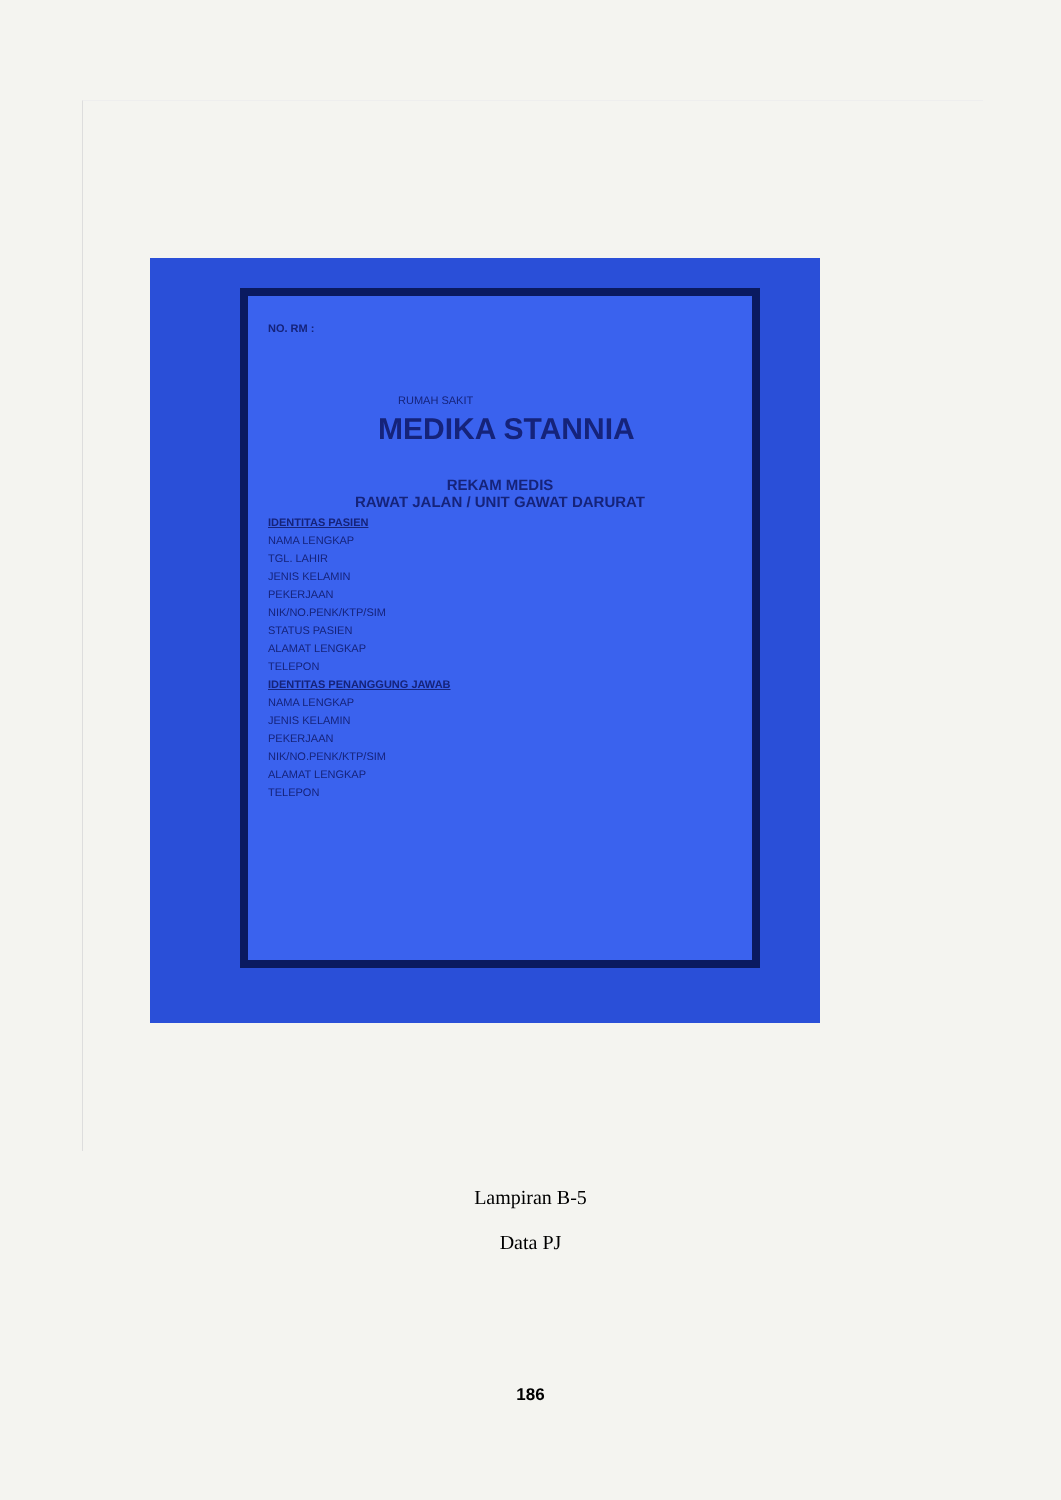NO. RM :
RUMAH SAKIT
MEDIKA STANNIA
REKAM MEDIS
RAWAT JALAN / UNIT GAWAT DARURAT
IDENTITAS PASIEN
NAMA LENGKAP
TGL. LAHIR
JENIS KELAMIN
PEKERJAAN
NIK/NO.PENK/KTP/SIM
STATUS PASIEN
ALAMAT LENGKAP
TELEPON
IDENTITAS PENANGGUNG JAWAB
NAMA LENGKAP
JENIS KELAMIN
PEKERJAAN
NIK/NO.PENK/KTP/SIM
ALAMAT LENGKAP
TELEPON
Lampiran B-5
Data PJ
186